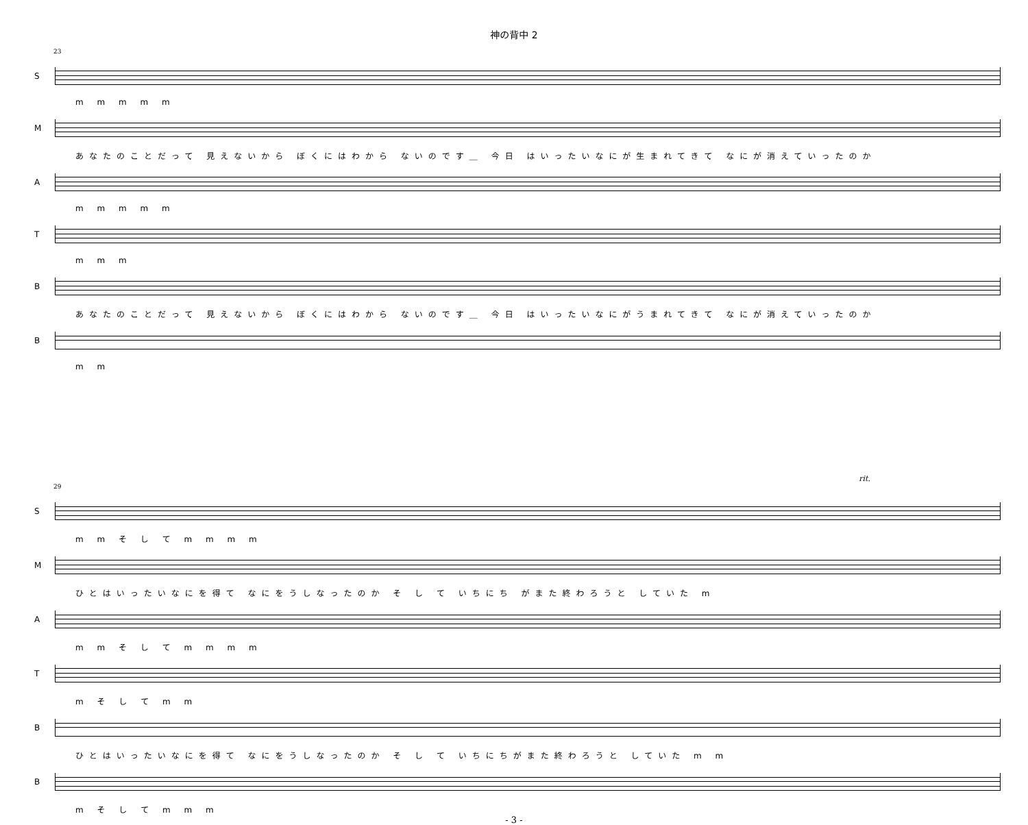神の背中 2
23
S
m m m m m
M
あなたのことだって 見えないから ぼくにはわから ないのです＿ 今日 はいったいなにが生まれてきて なにが消えていったのか
A
m m m m m
T
m m m
B
あなたのことだって 見えないから ぼくにはわから ないのです＿ 今日 はいったいなにがうまれてきて なにが消えていったのか
B
m m
rit.
29
S
m m そ し て m m m m
M
ひとはいったいなにを得て なにをうしなったのか そ し て いちにち がまた終わろうと していた m
A
m m そ し て m m m m
T
m そ し て m m
B
ひとはいったいなにを得て なにをうしなったのか そ し て いちにちがまた終わろうと していた m m
B
m そ し て m m m
- 3 -